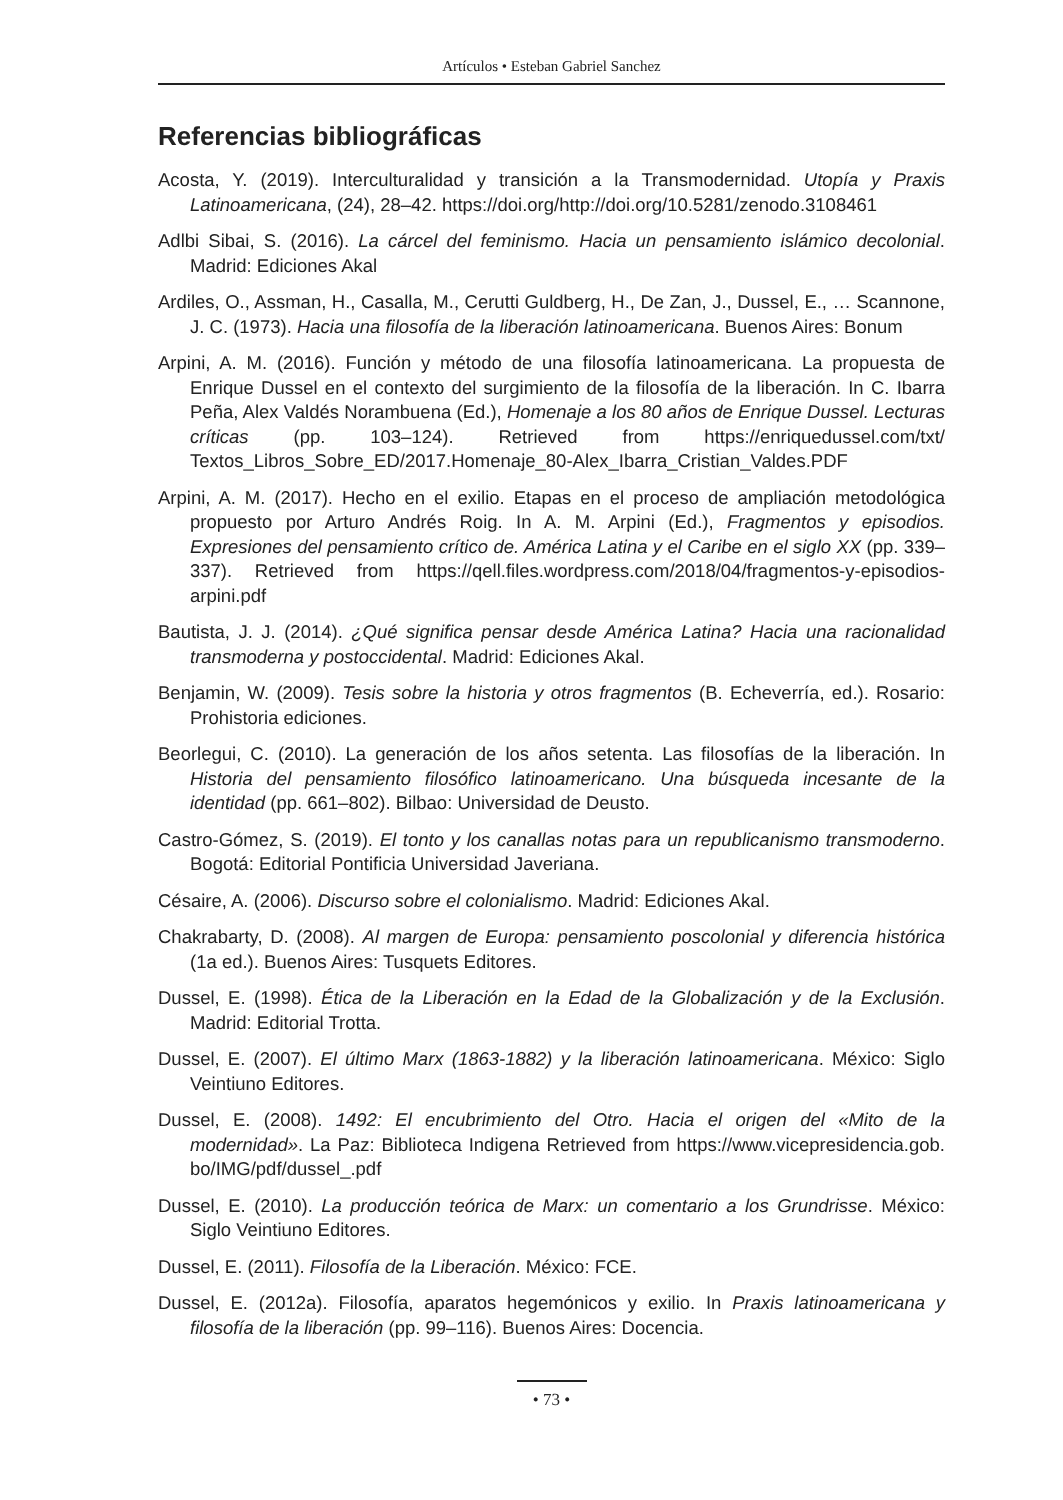Artículos • Esteban Gabriel Sanchez
Referencias bibliográficas
Acosta, Y. (2019). Interculturalidad y transición a la Transmodernidad. Utopía y Praxis Latinoamericana, (24), 28–42. https://doi.org/http://doi.org/10.5281/zenodo.3108461
Adlbi Sibai, S. (2016). La cárcel del feminismo. Hacia un pensamiento islámico decolonial. Madrid: Ediciones Akal
Ardiles, O., Assman, H., Casalla, M., Cerutti Guldberg, H., De Zan, J., Dussel, E., … Scannone, J. C. (1973). Hacia una filosofía de la liberación latinoamericana. Buenos Aires: Bonum
Arpini, A. M. (2016). Función y método de una filosofía latinoamericana. La propuesta de Enrique Dussel en el contexto del surgimiento de la filosofía de la liberación. In C. Ibarra Peña, Alex Valdés Norambuena (Ed.), Homenaje a los 80 años de Enrique Dussel. Lecturas críticas (pp. 103–124). Retrieved from https://enriquedussel.com/txt/ Textos_Libros_Sobre_ED/2017.Homenaje_80-Alex_Ibarra_Cristian_Valdes.PDF
Arpini, A. M. (2017). Hecho en el exilio. Etapas en el proceso de ampliación metodológica propuesto por Arturo Andrés Roig. In A. M. Arpini (Ed.), Fragmentos y episodios. Expresiones del pensamiento crítico de. América Latina y el Caribe en el siglo XX (pp. 339–337). Retrieved from https://qell.files.wordpress.com/2018/04/fragmentos-y-episodios-arpini.pdf
Bautista, J. J. (2014). ¿Qué significa pensar desde América Latina? Hacia una racionalidad transmoderna y postoccidental. Madrid: Ediciones Akal.
Benjamin, W. (2009). Tesis sobre la historia y otros fragmentos (B. Echeverría, ed.). Rosario: Prohistoria ediciones.
Beorlegui, C. (2010). La generación de los años setenta. Las filosofías de la liberación. In Historia del pensamiento filosófico latinoamericano. Una búsqueda incesante de la identidad (pp. 661–802). Bilbao: Universidad de Deusto.
Castro-Gómez, S. (2019). El tonto y los canallas notas para un republicanismo transmoderno. Bogotá: Editorial Pontificia Universidad Javeriana.
Césaire, A. (2006). Discurso sobre el colonialismo. Madrid: Ediciones Akal.
Chakrabarty, D. (2008). Al margen de Europa: pensamiento poscolonial y diferencia histórica (1a ed.). Buenos Aires: Tusquets Editores.
Dussel, E. (1998). Ética de la Liberación en la Edad de la Globalización y de la Exclusión. Madrid: Editorial Trotta.
Dussel, E. (2007). El último Marx (1863-1882) y la liberación latinoamericana. México: Siglo Veintiuno Editores.
Dussel, E. (2008). 1492: El encubrimiento del Otro. Hacia el origen del «Mito de la modernidad». La Paz: Biblioteca Indigena Retrieved from https://www.vicepresidencia.gob. bo/IMG/pdf/dussel_.pdf
Dussel, E. (2010). La producción teórica de Marx: un comentario a los Grundrisse. México: Siglo Veintiuno Editores.
Dussel, E. (2011). Filosofía de la Liberación. México: FCE.
Dussel, E. (2012a). Filosofía, aparatos hegemónicos y exilio. In Praxis latinoamericana y filosofía de la liberación (pp. 99–116). Buenos Aires: Docencia.
• 73 •